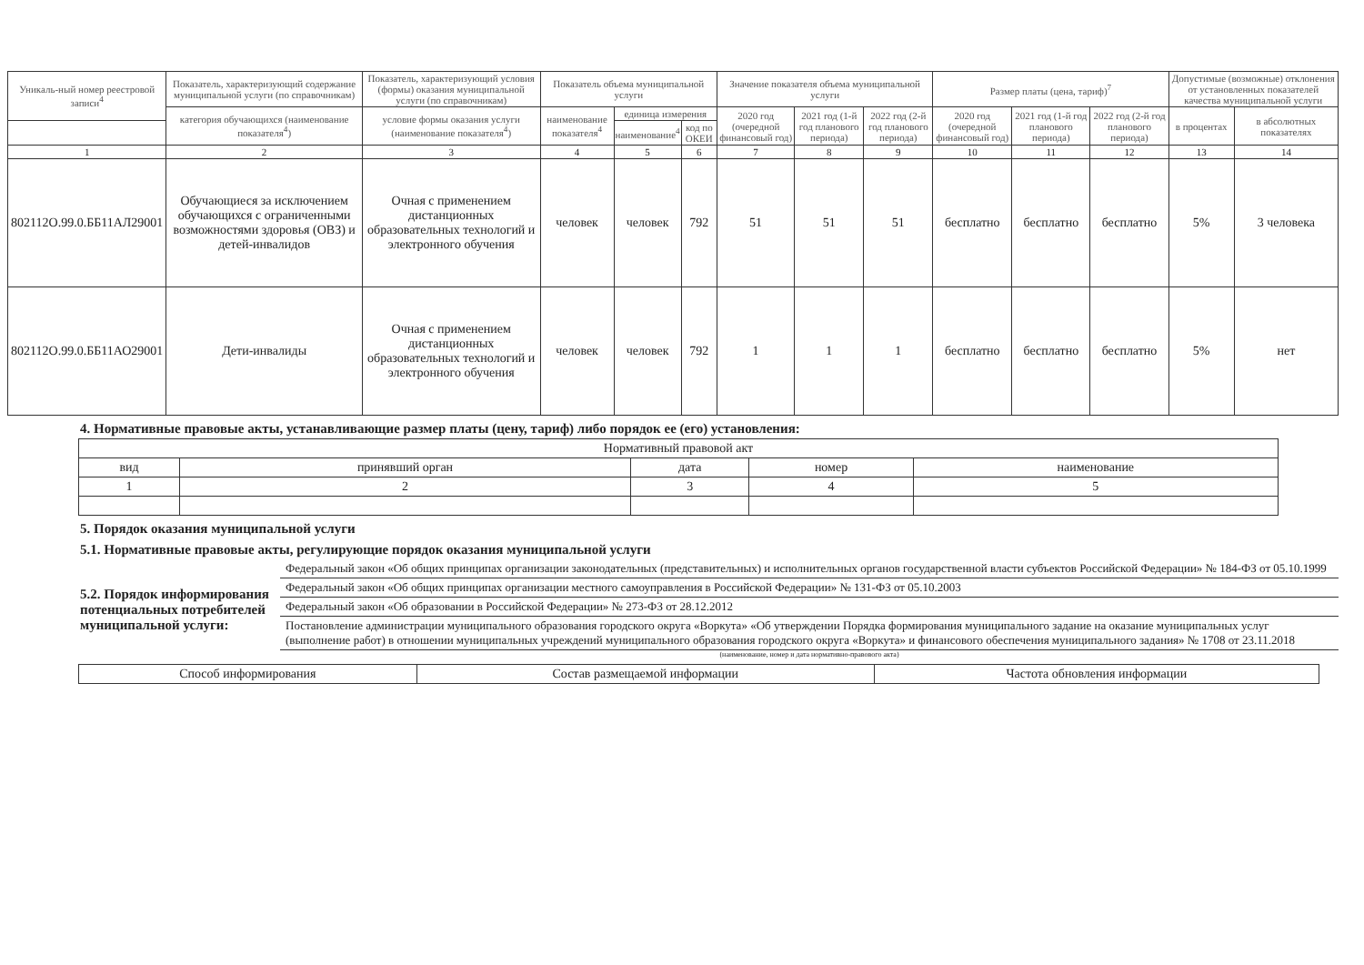| Уникаль-ный номер реестровой записи<sup>4</sup> | Показатель, характеризующий содержание муниципальной услуги (по справочникам) | Показатель, характеризующий условия (формы) оказания муниципальной услуги (по справочникам) | Показатель объема муниципальной услуги | | | Значение показателя объема муниципальной услуги | | | Размер платы (цена, тариф)<sup>7</sup> | | | Допустимые (возможные) отклонения от установленных показателей качества муниципальной услуги | |
| --- | --- | --- | --- | --- | --- | --- | --- | --- | --- | --- | --- | --- | --- |
| | категория обучающихся (наименование показателя<sup>4</sup>) | условие формы оказания услуги (наименование показателя<sup>4</sup>) | наименование показателя<sup>4</sup> | единица измерения | | 2020 год (очередной финансовый год) | 2021 год (1-й год планового периода) | 2022 год (2-й год планового периода) | 2020 год (очередной финансовый год) | 2021 год (1-й год планового периода) | 2022 год (2-й год планового периода) | в процентах | в абсолютных показателях |
| | | | | наименование<sup>4</sup> | код по ОКЕИ | | | | | | | | |
| 1 | 2 | 3 | 4 | 5 | 6 | 7 | 8 | 9 | 10 | 11 | 12 | 13 | 14 |
| 802112О.99.0.ББ11АЛ29001 | Обучающиеся за исключением обучающихся с ограниченными возможностями здоровья (ОВЗ) и детей-инвалидов | Очная с применением дистанционных образовательных технологий и электронного обучения | человек | человек | 792 | 51 | 51 | 51 | бесплатно | бесплатно | бесплатно | 5% | 3 человека |
| 802112О.99.0.ББ11АО29001 | Дети-инвалиды | Очная с применением дистанционных образовательных технологий и электронного обучения | человек | человек | 792 | 1 | 1 | 1 | бесплатно | бесплатно | бесплатно | 5% | нет |
4. Нормативные правовые акты, устанавливающие размер платы (цену, тариф) либо порядок ее (его) установления:
| Нормативный правовой акт | | | | |
| вид | принявший орган | дата | номер | наименование |
| 1 | 2 | 3 | 4 | 5 |
5. Порядок оказания муниципальной услуги
5.1. Нормативные правовые акты, регулирующие порядок оказания муниципальной услуги
5.2. Порядок информирования потенциальных потребителей муниципальной услуги:
Федеральный закон «Об общих принципах организации законодательных (представительных) и исполнительных органов государственной власти субъектов Российской Федерации» № 184-ФЗ от 05.10.1999
Федеральный закон «Об общих принципах организации местного самоуправления в Российской Федерации» № 131-ФЗ от 05.10.2003
Федеральный закон «Об образовании в Российской Федерации» № 273-ФЗ от 28.12.2012
Постановление администрации муниципального образования городского округа «Воркута» «Об утверждении Порядка формирования муниципального задание на оказание муниципальных услуг (выполнение работ) в отношении муниципальных учреждений муниципального образования городского округа «Воркута» и финансового обеспечения муниципального задания» № 1708 от 23.11.2018
(наименование, номер и дата нормативно-правового акта)
| Способ информирования | Состав размещаемой информации | Частота обновления информации |